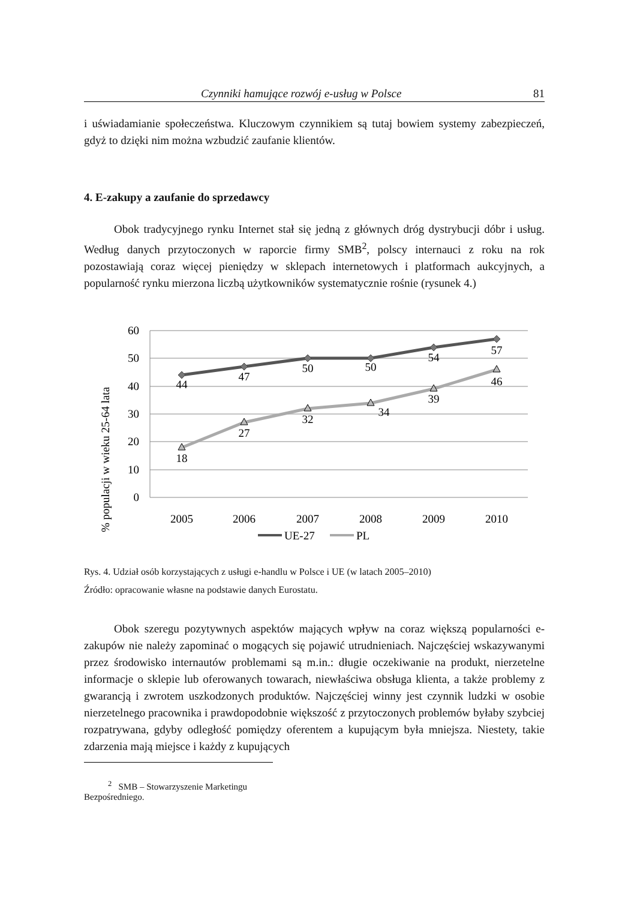Czynniki hamujące rozwój e-usług w Polsce 81
i uświadamianie społeczeństwa. Kluczowym czynnikiem są tutaj bowiem systemy zabezpieczeń, gdyż to dzięki nim można wzbudzić zaufanie klientów.
4. E-zakupy a zaufanie do sprzedawcy
Obok tradycyjnego rynku Internet stał się jedną z głównych dróg dystrybucji dóbr i usług. Według danych przytoczonych w raporcie firmy SMB<sup>2</sup>, polscy internauci z roku na rok pozostawiają coraz więcej pieniędzy w sklepach internetowych i platformach aukcyjnych, a popularność rynku mierzona liczbą użytkowników systematycznie rośnie (rysunek 4.)
60
50
40
30
20
10
0
% populacji w wieku 25-64 lata
44
47
50
50
54
57
18
27
32
34
39
46
2005
2006
2007
2008
2009
2010
UE-27
PL
Rys. 4. Udział osób korzystających z usługi e-handlu w Polsce i UE (w latach 2005–2010)
Źródło: opracowanie własne na podstawie danych Eurostatu.
Obok szeregu pozytywnych aspektów mających wpływ na coraz większą popularności e-zakupów nie należy zapominać o mogących się pojawić utrudnieniach. Najczęściej wskazywanymi przez środowisko internautów problemami są m.in.: długie oczekiwanie na produkt, nierzetelne informacje o sklepie lub oferowanych towarach, niewłaściwa obsługa klienta, a także problemy z gwarancją i zwrotem uszkodzonych produktów. Najczęściej winny jest czynnik ludzki w osobie nierzetelnego pracownika i prawdopodobnie większość z przytoczonych problemów byłaby szybciej rozpatrywana, gdyby odległość pomiędzy oferentem a kupującym była mniejsza. Niestety, takie zdarzenia mają miejsce i każdy z kupujących
<sup>2</sup> SMB – Stowarzyszenie Marketingu Bezpośredniego.